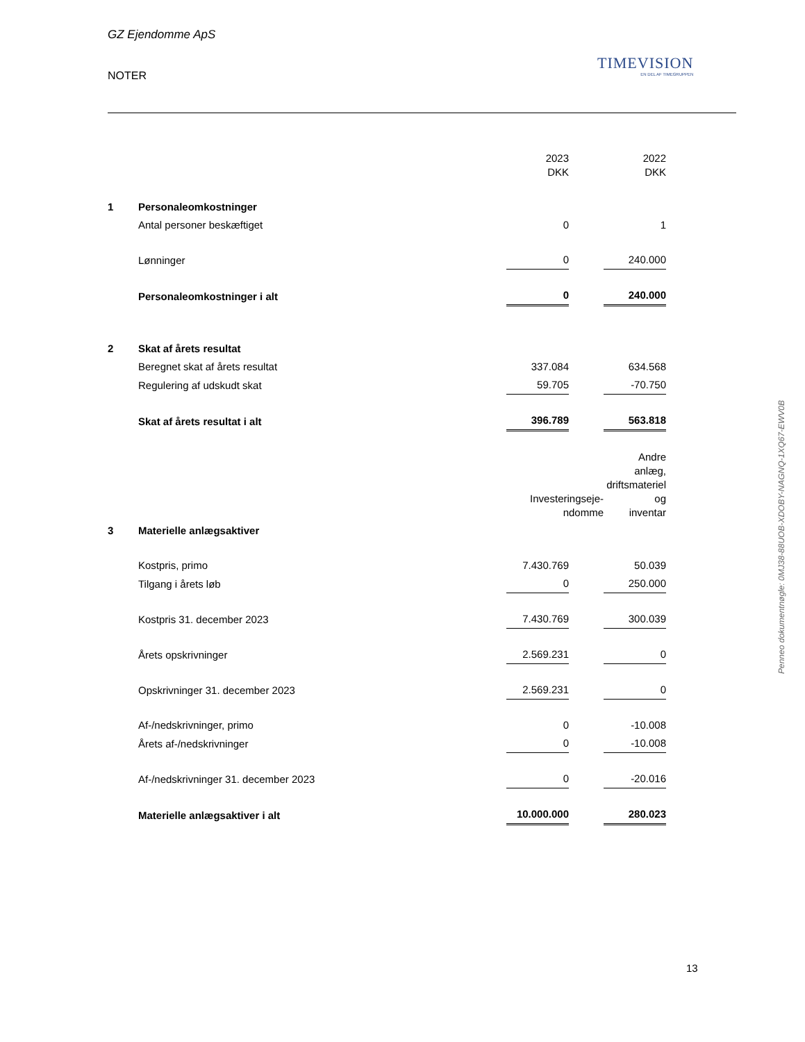GZ Ejendomme ApS
NOTER
TIMEVISION
EN DEL AF TIMEGRUPPEN
Penneo dokumentnøgle: 0MJ38-88UOB-XDOBY-NAGNQ-1XQ67-EWV0B
| | | 2023 DKK | | 2022 DKK |
| 1 | Personaleomkostninger | | | |
| | Antal personer beskæftiget | 0 | | 1 |
| | Lønninger | 0 | | 240.000 |
| | Personaleomkostninger i alt | 0 | | 240.000 |
| 2 | Skat af årets resultat | | | |
| | Beregnet skat af årets resultat | 337.084 | | 634.568 |
| | Regulering af udskudt skat | 59.705 | | -70.750 |
| | Skat af årets resultat i alt | 396.789 | | 563.818 |
| | | Investeringseje- ndomme | | Andre anlæg, driftsmateriel og inventar |
| 3 | Materielle anlægsaktiver | | | |
| | Kostpris, primo | 7.430.769 | | 50.039 |
| | Tilgang i årets løb | 0 | | 250.000 |
| | Kostpris 31. december 2023 | 7.430.769 | | 300.039 |
| | Årets opskrivninger | 2.569.231 | | 0 |
| | Opskrivninger 31. december 2023 | 2.569.231 | | 0 |
| | Af-/nedskrivninger, primo | 0 | | -10.008 |
| | Årets af-/nedskrivninger | 0 | | -10.008 |
| | Af-/nedskrivninger 31. december 2023 | 0 | | -20.016 |
| | Materielle anlægsaktiver i alt | 10.000.000 | | 280.023 |
13